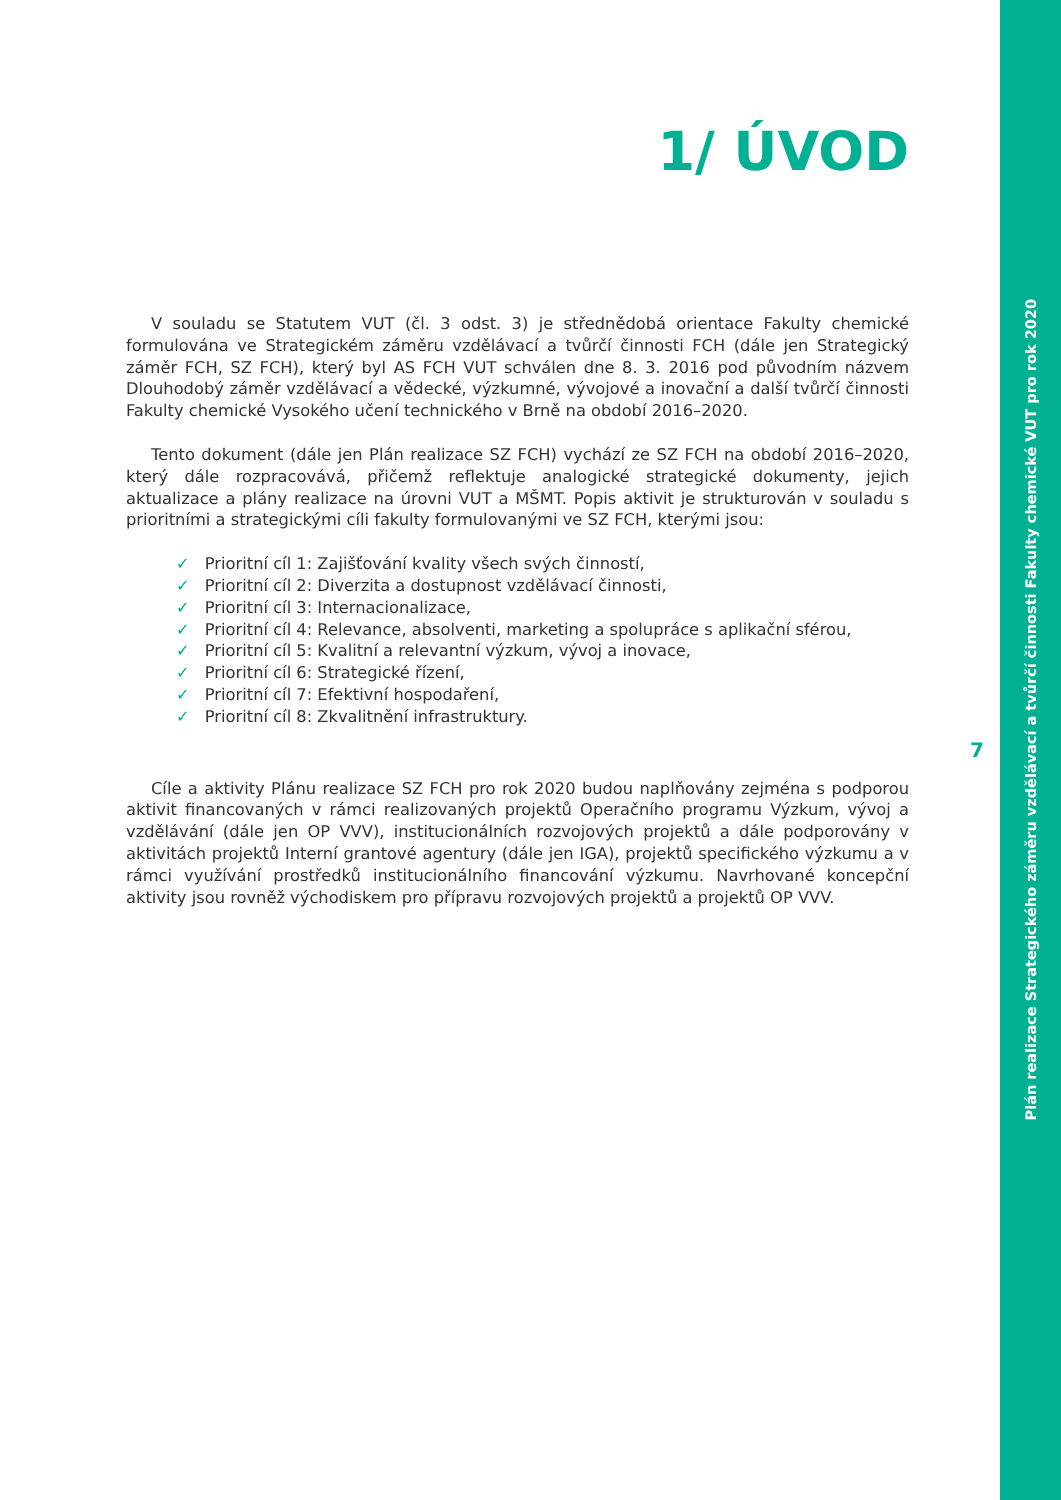1/ ÚVOD
V souladu se Statutem VUT (čl. 3 odst. 3) je střednědobá orientace Fakulty chemické formulována ve Strategickém záměru vzdělávací a tvůrčí činnosti FCH (dále jen Strategický záměr FCH, SZ FCH), který byl AS FCH VUT schválen dne 8. 3. 2016 pod původním názvem Dlouhodobý záměr vzdělávací a vědecké, výzkumné, vývojové a inovační a další tvůrčí činnosti Fakulty chemické Vysokého učení technického v Brně na období 2016–2020.
Tento dokument (dále jen Plán realizace SZ FCH) vychází ze SZ FCH na období 2016–2020, který dále rozpracovává, přičemž reflektuje analogické strategické dokumenty, jejich aktualizace a plány realizace na úrovni VUT a MŠMT. Popis aktivit je strukturován v souladu s prioritními a strategickými cíli fakulty formulovanými ve SZ FCH, kterými jsou:
✓ Prioritní cíl 1: Zajišťování kvality všech svých činností,
✓ Prioritní cíl 2: Diverzita a dostupnost vzdělávací činnosti,
✓ Prioritní cíl 3: Internacionalizace,
✓ Prioritní cíl 4: Relevance, absolventi, marketing a spolupráce s aplikační sférou,
✓ Prioritní cíl 5: Kvalitní a relevantní výzkum, vývoj a inovace,
✓ Prioritní cíl 6: Strategické řízení,
✓ Prioritní cíl 7: Efektivní hospodaření,
✓ Prioritní cíl 8: Zkvalitnění infrastruktury.
Cíle a aktivity Plánu realizace SZ FCH pro rok 2020 budou naplňovány zejména s podporou aktivit financovaných v rámci realizovaných projektů Operačního programu Výzkum, vývoj a vzdělávání (dále jen OP VVV), institucionálních rozvojových projektů a dále podporovány v aktivitách projektů Interní grantové agentury (dále jen IGA), projektů specifického výzkumu a v rámci využívání prostředků institucionálního financování výzkumu. Navrhované koncepční aktivity jsou rovněž východiskem pro přípravu rozvojových projektů a projektů OP VVV.
7
Plán realizace Strategického záměru vzdělávací a tvůrčí činnosti Fakulty chemické VUT pro rok 2020